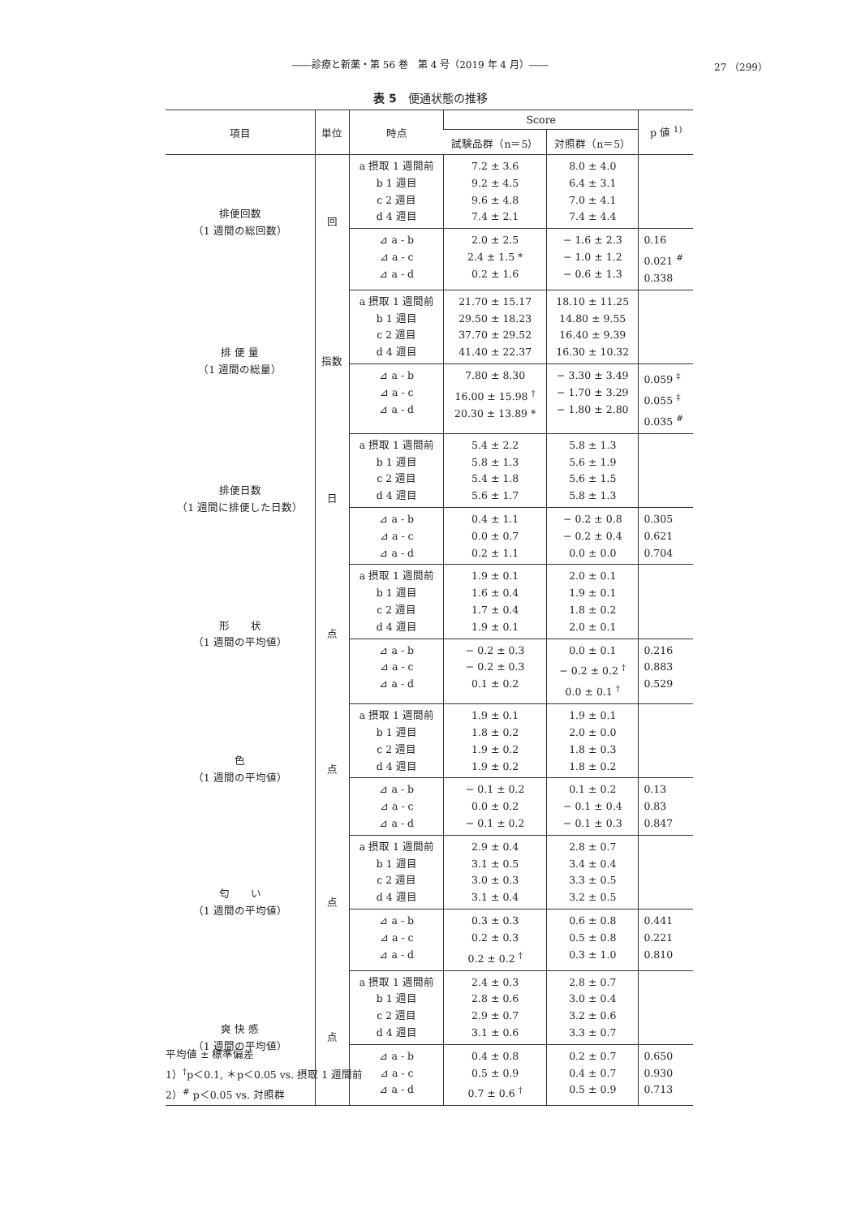――診療と新薬・第 56 巻　第 4 号（2019 年 4 月）―― 27 （299）
表 5　便通状態の推移
| 項目 | 単位 | 時点 | Score | | p 値 <sup>1)</sup> |
| --- | --- | --- | --- | --- | --- |
| | | | 試験品群（n＝5） | 対照群（n＝5） | |
| 排便回数 （1 週間の総回数） | 回 | a 摂取 1 週間前 b 1 週目 c 2 週目 d 4 週目 | 7.2 ± 3.6 9.2 ± 4.5 9.6 ± 4.8 7.4 ± 2.1 | 8.0 ± 4.0 6.4 ± 3.1 7.0 ± 4.1 7.4 ± 4.4 | |
| | | ⊿ a - b ⊿ a - c ⊿ a - d | 2.0 ± 2.5 2.4 ± 1.5 * 0.2 ± 1.6 | − 1.6 ± 2.3 − 1.0 ± 1.2 − 0.6 ± 1.3 | 0.16 0.021 <sup>#</sup> 0.338 |
| 排 便 量 （1 週間の総量） | 指数 | a 摂取 1 週間前 b 1 週目 c 2 週目 d 4 週目 | 21.70 ± 15.17 29.50 ± 18.23 37.70 ± 29.52 41.40 ± 22.37 | 18.10 ± 11.25 14.80 ± 9.55 16.40 ± 9.39 16.30 ± 10.32 | |
| | | ⊿ a - b ⊿ a - c ⊿ a - d | 7.80 ± 8.30 16.00 ± 15.98 <sup>†</sup> 20.30 ± 13.89 * | − 3.30 ± 3.49 − 1.70 ± 3.29 − 1.80 ± 2.80 | 0.059 <sup>‡</sup> 0.055 <sup>‡</sup> 0.035 <sup>#</sup> |
| 排便日数 （1 週間に排便した日数） | 日 | a 摂取 1 週間前 b 1 週目 c 2 週目 d 4 週目 | 5.4 ± 2.2 5.8 ± 1.3 5.4 ± 1.8 5.6 ± 1.7 | 5.8 ± 1.3 5.6 ± 1.9 5.6 ± 1.5 5.8 ± 1.3 | |
| | | ⊿ a - b ⊿ a - c ⊿ a - d | 0.4 ± 1.1 0.0 ± 0.7 0.2 ± 1.1 | − 0.2 ± 0.8 − 0.2 ± 0.4 0.0 ± 0.0 | 0.305 0.621 0.704 |
| 形 状 （1 週間の平均値） | 点 | a 摂取 1 週間前 b 1 週目 c 2 週目 d 4 週目 | 1.9 ± 0.1 1.6 ± 0.4 1.7 ± 0.4 1.9 ± 0.1 | 2.0 ± 0.1 1.9 ± 0.1 1.8 ± 0.2 2.0 ± 0.1 | |
| | | ⊿ a - b ⊿ a - c ⊿ a - d | − 0.2 ± 0.3 − 0.2 ± 0.3 0.1 ± 0.2 | 0.0 ± 0.1 − 0.2 ± 0.2 <sup>†</sup> 0.0 ± 0.1 <sup>†</sup> | 0.216 0.883 0.529 |
| 色 （1 週間の平均値） | 点 | a 摂取 1 週間前 b 1 週目 c 2 週目 d 4 週目 | 1.9 ± 0.1 1.8 ± 0.2 1.9 ± 0.2 1.9 ± 0.2 | 1.9 ± 0.1 2.0 ± 0.0 1.8 ± 0.3 1.8 ± 0.2 | |
| | | ⊿ a - b ⊿ a - c ⊿ a - d | − 0.1 ± 0.2 0.0 ± 0.2 − 0.1 ± 0.2 | 0.1 ± 0.2 − 0.1 ± 0.4 − 0.1 ± 0.3 | 0.13 0.83 0.847 |
| 匂 い （1 週間の平均値） | 点 | a 摂取 1 週間前 b 1 週目 c 2 週目 d 4 週目 | 2.9 ± 0.4 3.1 ± 0.5 3.0 ± 0.3 3.1 ± 0.4 | 2.8 ± 0.7 3.4 ± 0.4 3.3 ± 0.5 3.2 ± 0.5 | |
| | | ⊿ a - b ⊿ a - c ⊿ a - d | 0.3 ± 0.3 0.2 ± 0.3 0.2 ± 0.2 <sup>†</sup> | 0.6 ± 0.8 0.5 ± 0.8 0.3 ± 1.0 | 0.441 0.221 0.810 |
| 爽 快 感 （1 週間の平均値） | 点 | a 摂取 1 週間前 b 1 週目 c 2 週目 d 4 週目 | 2.4 ± 0.3 2.8 ± 0.6 2.9 ± 0.7 3.1 ± 0.6 | 2.8 ± 0.7 3.0 ± 0.4 3.2 ± 0.6 3.3 ± 0.7 | |
| | | ⊿ a - b ⊿ a - c ⊿ a - d | 0.4 ± 0.8 0.5 ± 0.9 0.7 ± 0.6 <sup>†</sup> | 0.2 ± 0.7 0.4 ± 0.7 0.5 ± 0.9 | 0.650 0.930 0.713 |
平均値 ± 標準偏差
1）<sup>†</sup>p＜0.1, ＊p＜0.05 vs. 摂取 1 週間前
2）<sup>#</sup> p＜0.05 vs. 対照群